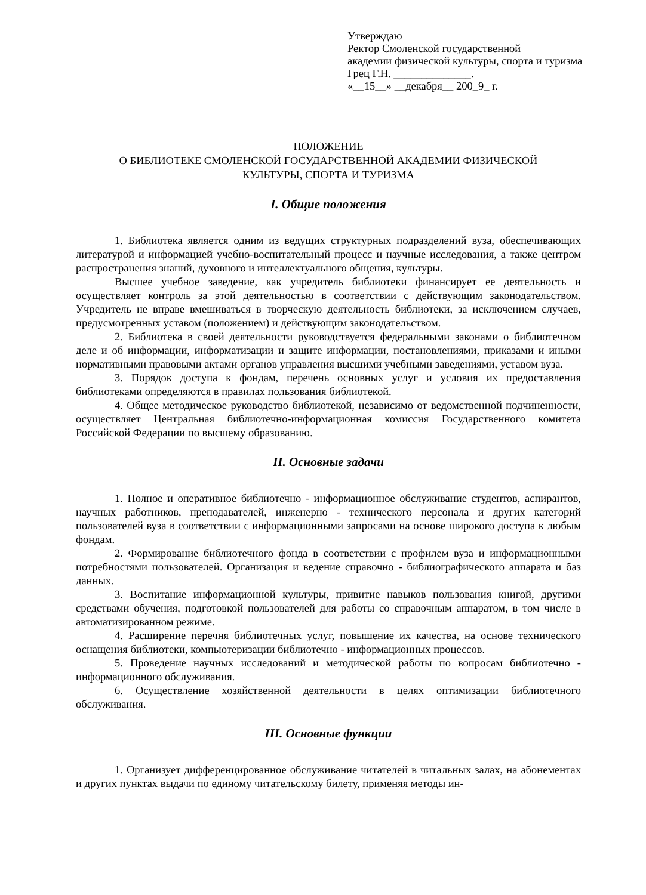Утверждаю
Ректор Смоленской государственной
академии физической культуры, спорта и туризма
Грец Г.Н. ______________.
«__15__» __декабря__ 200_9_ г.
ПОЛОЖЕНИЕ
О БИБЛИОТЕКЕ СМОЛЕНСКОЙ ГОСУДАРСТВЕННОЙ АКАДЕМИИ ФИЗИЧЕСКОЙ
КУЛЬТУРЫ, СПОРТА И ТУРИЗМА
I. Общие положения
1. Библиотека является одним из ведущих структурных подразделений вуза, обеспечивающих литературой и информацией учебно-воспитательный процесс и научные исследования, а также центром распространения знаний, духовного и интеллектуального общения, культуры.
Высшее учебное заведение, как учредитель библиотеки финансирует ее деятельность и осуществляет контроль за этой деятельностью в соответствии с действующим законодательством. Учредитель не вправе вмешиваться в творческую деятельность библиотеки, за исключением случаев, предусмотренных уставом (положением) и действующим законодательством.
2. Библиотека в своей деятельности руководствуется федеральными законами о библиотечном деле и об информации, информатизации и защите информации, постановлениями, приказами и иными нормативными правовыми актами органов управления высшими учебными заведениями, уставом вуза.
3. Порядок доступа к фондам, перечень основных услуг и условия их предоставления библиотеками определяются в правилах пользования библиотекой.
4. Общее методическое руководство библиотекой, независимо от ведомственной подчиненности, осуществляет Центральная библиотечно-информационная комиссия Государственного комитета Российской Федерации по высшему образованию.
II. Основные задачи
1. Полное и оперативное библиотечно - информационное обслуживание студентов, аспирантов, научных работников, преподавателей, инженерно - технического персонала и других категорий пользователей вуза в соответствии с информационными запросами на основе широкого доступа к любым фондам.
2. Формирование библиотечного фонда в соответствии с профилем вуза и информационными потребностями пользователей. Организация и ведение справочно - библиографического аппарата и баз данных.
3. Воспитание информационной культуры, привитие навыков пользования книгой, другими средствами обучения, подготовкой пользователей для работы со справочным аппаратом, в том числе в автоматизированном режиме.
4. Расширение перечня библиотечных услуг, повышение их качества, на основе технического оснащения библиотеки, компьютеризации библиотечно - информационных процессов.
5. Проведение научных исследований и методической работы по вопросам библиотечно - информационного обслуживания.
6. Осуществление хозяйственной деятельности в целях оптимизации библиотечного обслуживания.
III. Основные функции
1. Организует дифференцированное обслуживание читателей в читальных залах, на абонементах и других пунктах выдачи по единому читательскому билету, применяя методы ин-